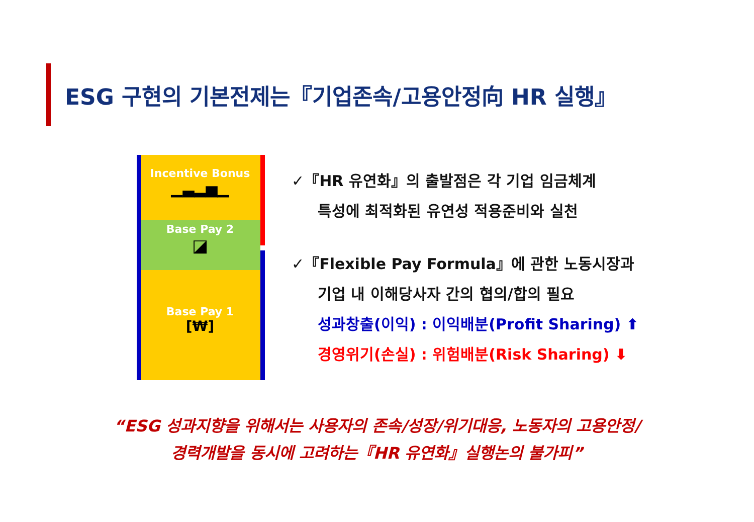ESG 구현의 기본전제는『기업존속/고용안정向 HR 실행』
Incentive Bonus
▁▃▂▅▁
Base Pay 2
◪
Base Pay 1
[₩]
✓『HR 유연화』의 출발점은 각 기업 임금체계
특성에 최적화된 유연성 적용준비와 실천
✓『Flexible Pay Formula』에 관한 노동시장과
기업 내 이해당사자 간의 협의/합의 필요
성과창출(이익) : 이익배분(Profit Sharing) ⬆
경영위기(손실) : 위험배분(Risk Sharing) ⬇
“ESG 성과지향을 위해서는 사용자의 존속/성장/위기대응, 노동자의 고용안정/
경력개발을 동시에 고려하는『HR 유연화』실행논의 불가피”